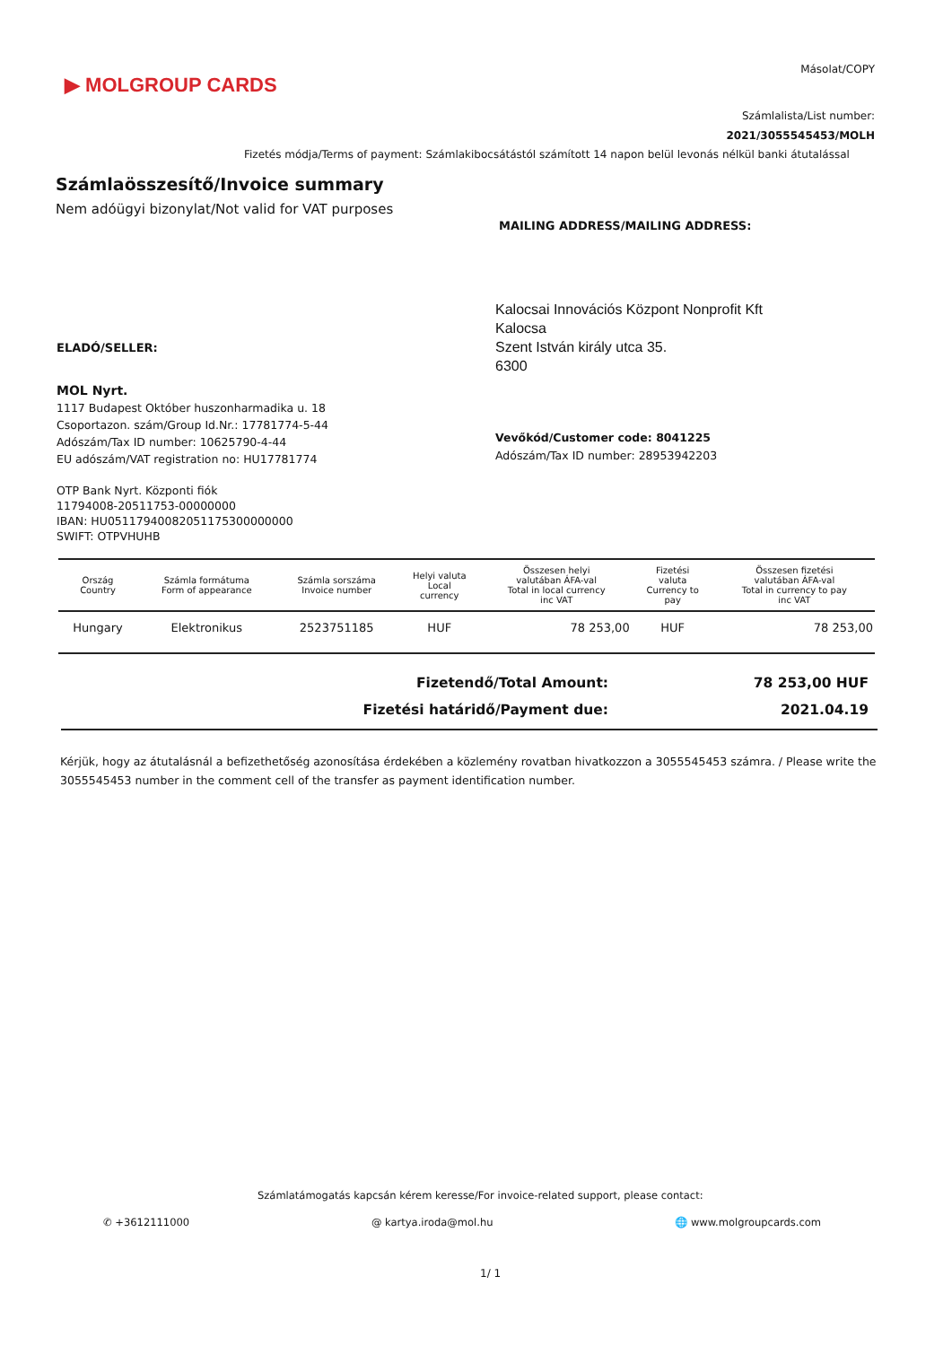▶ MOLGROUP CARDS
Másolat/COPY
Számlalista/List number:
2021/3055545453/MOLH
Fizetés módja/Terms of payment: Számlakibocsátástól számított 14 napon belül levonás nélkül banki átutalással
Számlaösszesítő/Invoice summary
Nem adóügyi bizonylat/Not valid for VAT purposes
MAILING ADDRESS/MAILING ADDRESS:
Kalocsai Innovációs Központ Nonprofit Kft
Kalocsa
Szent István király utca 35.
6300
ELADÓ/SELLER:
MOL Nyrt.
1117 Budapest Október huszonharmadika u. 18
Csoportazon. szám/Group Id.Nr.: 17781774-5-44
Adószám/Tax ID number: 10625790-4-44
EU adószám/VAT registration no: HU17781774
Vevőkód/Customer code: 8041225
Adószám/Tax ID number: 28953942203
OTP Bank Nyrt. Központi fiók
11794008-20511753-00000000
IBAN: HU05117940082051175300000000
SWIFT: OTPVHUHB
| Ország Country | Számla formátuma Form of appearance | Számla sorszáma Invoice number | Helyi valuta Local currency | Összesen helyi valutában ÁFA-val Total in local currency inc VAT | Fizetési valuta Currency to pay | Összesen fizetési valutában ÁFA-val Total in currency to pay inc VAT |
| --- | --- | --- | --- | --- | --- | --- |
| Hungary | Elektronikus | 2523751185 | HUF | 78 253,00 | HUF | 78 253,00 |
Fizetendő/Total Amount: 78 253,00 HUF
Fizetési határidő/Payment due: 2021.04.19
Kérjük, hogy az átutalásnál a befizethetőség azonosítása érdekében a közlemény rovatban hivatkozzon a 3055545453 számra. / Please write the 3055545453 number in the comment cell of the transfer as payment identification number.
Számlatámogatás kapcsán kérem keresse/For invoice-related support, please contact:
✆ +3612111000 @ kartya.iroda@mol.hu 🌐 www.molgroupcards.com
1/ 1